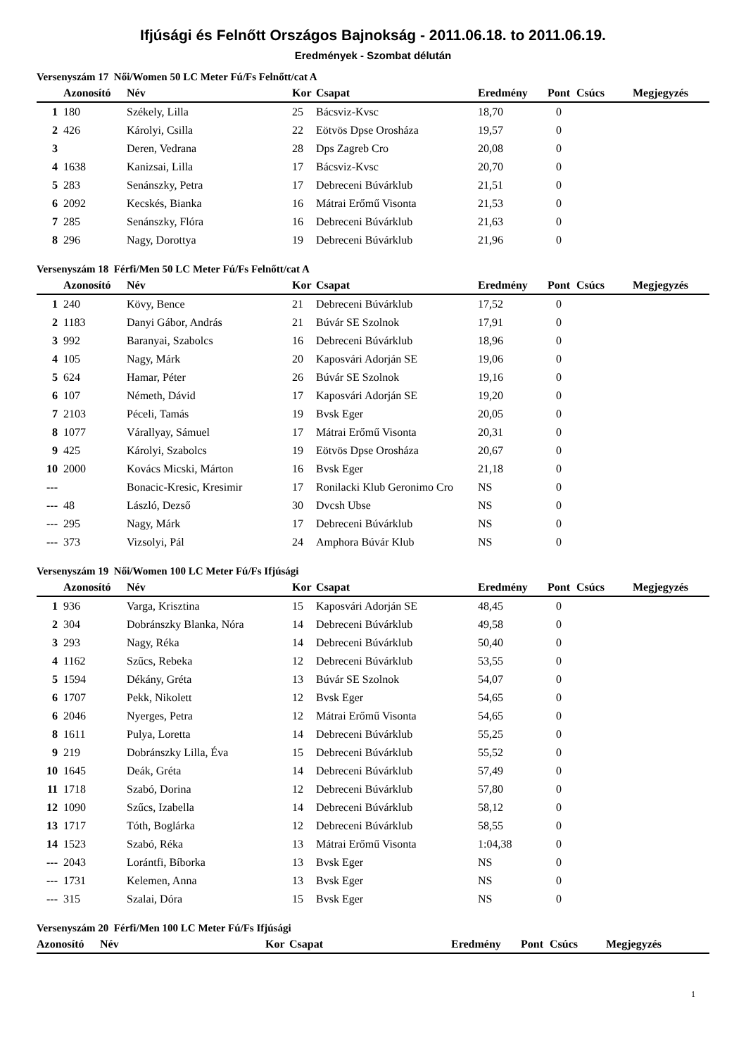Ifjúsági és Felnőtt Országos Bajnokság - 2011.06.18. to 2011.06.19.
Eredmények - Szombat délután
Versenyszám 17 Női/Women 50 LC Meter Fú/Fs Felnőtt/cat A
| | Azonosító | Név | Kor | Csapat | Eredmény | Pont | Csúcs | Megjegyzés |
| --- | --- | --- | --- | --- | --- | --- | --- | --- |
| 1 | 180 | Székely, Lilla | 25 | Bácsviz-Kvsc | 18,70 | 0 | | |
| 2 | 426 | Károlyi, Csilla | 22 | Eötvös Dpse Orosháza | 19,57 | 0 | | |
| 3 | | Deren, Vedrana | 28 | Dps Zagreb Cro | 20,08 | 0 | | |
| 4 | 1638 | Kanizsai, Lilla | 17 | Bácsviz-Kvsc | 20,70 | 0 | | |
| 5 | 283 | Senánszky, Petra | 17 | Debreceni Búvárklub | 21,51 | 0 | | |
| 6 | 2092 | Kecskés, Bianka | 16 | Mátrai Erőmű Visonta | 21,53 | 0 | | |
| 7 | 285 | Senánszky, Flóra | 16 | Debreceni Búvárklub | 21,63 | 0 | | |
| 8 | 296 | Nagy, Dorottya | 19 | Debreceni Búvárklub | 21,96 | 0 | | |
Versenyszám 18 Férfi/Men 50 LC Meter Fú/Fs Felnőtt/cat A
| | Azonosító | Név | Kor | Csapat | Eredmény | Pont | Csúcs | Megjegyzés |
| --- | --- | --- | --- | --- | --- | --- | --- | --- |
| 1 | 240 | Kövy, Bence | 21 | Debreceni Búvárklub | 17,52 | 0 | | |
| 2 | 1183 | Danyi Gábor, András | 21 | Búvár SE Szolnok | 17,91 | 0 | | |
| 3 | 992 | Baranyai, Szabolcs | 16 | Debreceni Búvárklub | 18,96 | 0 | | |
| 4 | 105 | Nagy, Márk | 20 | Kaposvári Adorján SE | 19,06 | 0 | | |
| 5 | 624 | Hamar, Péter | 26 | Búvár SE Szolnok | 19,16 | 0 | | |
| 6 | 107 | Németh, Dávid | 17 | Kaposvári Adorján SE | 19,20 | 0 | | |
| 7 | 2103 | Péceli, Tamás | 19 | Bvsk Eger | 20,05 | 0 | | |
| 8 | 1077 | Várallyay, Sámuel | 17 | Mátrai Erőmű Visonta | 20,31 | 0 | | |
| 9 | 425 | Károlyi, Szabolcs | 19 | Eötvös Dpse Orosháza | 20,67 | 0 | | |
| 10 | 2000 | Kovács Micski, Márton | 16 | Bvsk Eger | 21,18 | 0 | | |
| --- | | Bonacic-Kresic, Kresimir | 17 | Ronilacki Klub Geronimo Cro | NS | 0 | | |
| --- | 48 | László, Dezső | 30 | Dvcsh Ubse | NS | 0 | | |
| --- | 295 | Nagy, Márk | 17 | Debreceni Búvárklub | NS | 0 | | |
| --- | 373 | Vizsolyi, Pál | 24 | Amphora Búvár Klub | NS | 0 | | |
Versenyszám 19 Női/Women 100 LC Meter Fú/Fs Ifjúsági
| | Azonosító | Név | Kor | Csapat | Eredmény | Pont | Csúcs | Megjegyzés |
| --- | --- | --- | --- | --- | --- | --- | --- | --- |
| 1 | 936 | Varga, Krisztina | 15 | Kaposvári Adorján SE | 48,45 | 0 | | |
| 2 | 304 | Dobránszky Blanka, Nóra | 14 | Debreceni Búvárklub | 49,58 | 0 | | |
| 3 | 293 | Nagy, Réka | 14 | Debreceni Búvárklub | 50,40 | 0 | | |
| 4 | 1162 | Szűcs, Rebeka | 12 | Debreceni Búvárklub | 53,55 | 0 | | |
| 5 | 1594 | Dékány, Gréta | 13 | Búvár SE Szolnok | 54,07 | 0 | | |
| 6 | 1707 | Pekk, Nikolett | 12 | Bvsk Eger | 54,65 | 0 | | |
| 6 | 2046 | Nyerges, Petra | 12 | Mátrai Erőmű Visonta | 54,65 | 0 | | |
| 8 | 1611 | Pulya, Loretta | 14 | Debreceni Búvárklub | 55,25 | 0 | | |
| 9 | 219 | Dobránszky Lilla, Éva | 15 | Debreceni Búvárklub | 55,52 | 0 | | |
| 10 | 1645 | Deák, Gréta | 14 | Debreceni Búvárklub | 57,49 | 0 | | |
| 11 | 1718 | Szabó, Dorina | 12 | Debreceni Búvárklub | 57,80 | 0 | | |
| 12 | 1090 | Szűcs, Izabella | 14 | Debreceni Búvárklub | 58,12 | 0 | | |
| 13 | 1717 | Tóth, Boglárka | 12 | Debreceni Búvárklub | 58,55 | 0 | | |
| 14 | 1523 | Szabó, Réka | 13 | Mátrai Erőmű Visonta | 1:04,38 | 0 | | |
| --- | 2043 | Lorántfi, Bíborka | 13 | Bvsk Eger | NS | 0 | | |
| --- | 1731 | Kelemen, Anna | 13 | Bvsk Eger | NS | 0 | | |
| --- | 315 | Szalai, Dóra | 15 | Bvsk Eger | NS | 0 | | |
Versenyszám 20 Férfi/Men 100 LC Meter Fú/Fs Ifjúsági
| | Azonosító | Név | Kor | Csapat | Eredmény | Pont | Csúcs | Megjegyzés |
| --- | --- | --- | --- | --- | --- | --- | --- | --- |
1